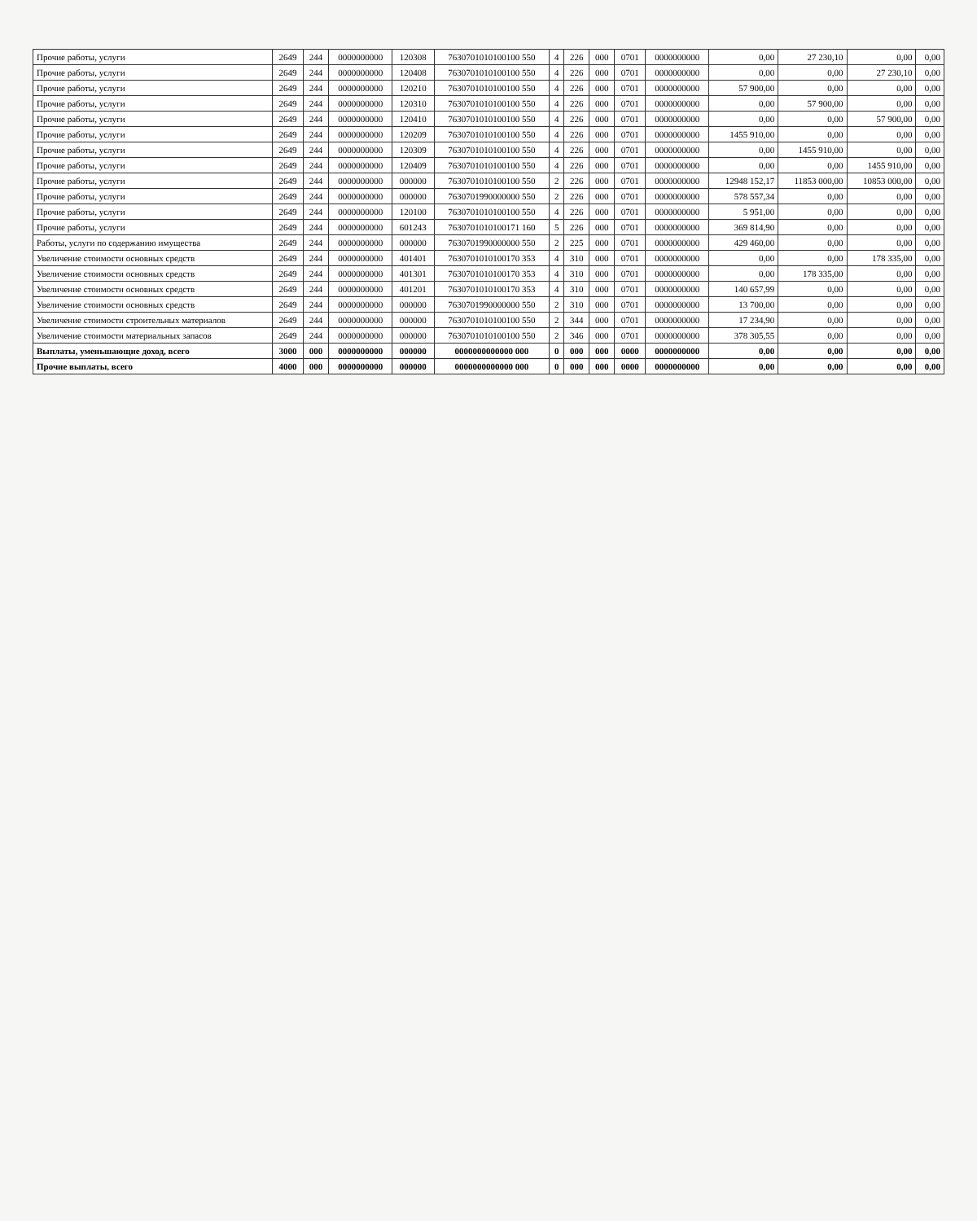| Прочие работы, услуги | 2649 | 244 | 0000000000 | 120308 | 7630701010100100 550 | 4 | 226 | 000 | 0701 | 0000000000 | 0,00 | 27 230,10 | 0,00 | 0,00 |
| Прочие работы, услуги | 2649 | 244 | 0000000000 | 120408 | 7630701010100100 550 | 4 | 226 | 000 | 0701 | 0000000000 | 0,00 | 0,00 | 27 230,10 | 0,00 |
| Прочие работы, услуги | 2649 | 244 | 0000000000 | 120210 | 7630701010100100 550 | 4 | 226 | 000 | 0701 | 0000000000 | 57 900,00 | 0,00 | 0,00 | 0,00 |
| Прочие работы, услуги | 2649 | 244 | 0000000000 | 120310 | 7630701010100100 550 | 4 | 226 | 000 | 0701 | 0000000000 | 0,00 | 57 900,00 | 0,00 | 0,00 |
| Прочие работы, услуги | 2649 | 244 | 0000000000 | 120410 | 7630701010100100 550 | 4 | 226 | 000 | 0701 | 0000000000 | 0,00 | 0,00 | 57 900,00 | 0,00 |
| Прочие работы, услуги | 2649 | 244 | 0000000000 | 120209 | 7630701010100100 550 | 4 | 226 | 000 | 0701 | 0000000000 | 1455 910,00 | 0,00 | 0,00 | 0,00 |
| Прочие работы, услуги | 2649 | 244 | 0000000000 | 120309 | 7630701010100100 550 | 4 | 226 | 000 | 0701 | 0000000000 | 0,00 | 1455 910,00 | 0,00 | 0,00 |
| Прочие работы, услуги | 2649 | 244 | 0000000000 | 120409 | 7630701010100100 550 | 4 | 226 | 000 | 0701 | 0000000000 | 0,00 | 0,00 | 1455 910,00 | 0,00 |
| Прочие работы, услуги | 2649 | 244 | 0000000000 | 000000 | 7630701010100100 550 | 2 | 226 | 000 | 0701 | 0000000000 | 12948 152,17 | 11853 000,00 | 10853 000,00 | 0,00 |
| Прочие работы, услуги | 2649 | 244 | 0000000000 | 000000 | 7630701990000000 550 | 2 | 226 | 000 | 0701 | 0000000000 | 578 557,34 | 0,00 | 0,00 | 0,00 |
| Прочие работы, услуги | 2649 | 244 | 0000000000 | 120100 | 7630701010100100 550 | 4 | 226 | 000 | 0701 | 0000000000 | 5 951,00 | 0,00 | 0,00 | 0,00 |
| Прочие работы, услуги | 2649 | 244 | 0000000000 | 601243 | 7630701010100171 160 | 5 | 226 | 000 | 0701 | 0000000000 | 369 814,90 | 0,00 | 0,00 | 0,00 |
| Работы, услуги по содержанию имущества | 2649 | 244 | 0000000000 | 000000 | 7630701990000000 550 | 2 | 225 | 000 | 0701 | 0000000000 | 429 460,00 | 0,00 | 0,00 | 0,00 |
| Увеличение стоимости основных средств | 2649 | 244 | 0000000000 | 401401 | 7630701010100170 353 | 4 | 310 | 000 | 0701 | 0000000000 | 0,00 | 0,00 | 178 335,00 | 0,00 |
| Увеличение стоимости основных средств | 2649 | 244 | 0000000000 | 401301 | 7630701010100170 353 | 4 | 310 | 000 | 0701 | 0000000000 | 0,00 | 178 335,00 | 0,00 | 0,00 |
| Увеличение стоимости основных средств | 2649 | 244 | 0000000000 | 401201 | 7630701010100170 353 | 4 | 310 | 000 | 0701 | 0000000000 | 140 657,99 | 0,00 | 0,00 | 0,00 |
| Увеличение стоимости основных средств | 2649 | 244 | 0000000000 | 000000 | 7630701990000000 550 | 2 | 310 | 000 | 0701 | 0000000000 | 13 700,00 | 0,00 | 0,00 | 0,00 |
| Увеличение стоимости строительных материалов | 2649 | 244 | 0000000000 | 000000 | 7630701010100100 550 | 2 | 344 | 000 | 0701 | 0000000000 | 17 234,90 | 0,00 | 0,00 | 0,00 |
| Увеличение стоимости материальных запасов | 2649 | 244 | 0000000000 | 000000 | 7630701010100100 550 | 2 | 346 | 000 | 0701 | 0000000000 | 378 305,55 | 0,00 | 0,00 | 0,00 |
| Выплаты, уменьшающие доход, всего | 3000 | 000 | 0000000000 | 000000 | 0000000000000 000 | 0 | 000 | 000 | 0000 | 0000000000 | 0,00 | 0,00 | 0,00 | 0,00 |
| Прочие выплаты, всего | 4000 | 000 | 0000000000 | 000000 | 0000000000000 000 | 0 | 000 | 000 | 0000 | 0000000000 | 0,00 | 0,00 | 0,00 | 0,00 |